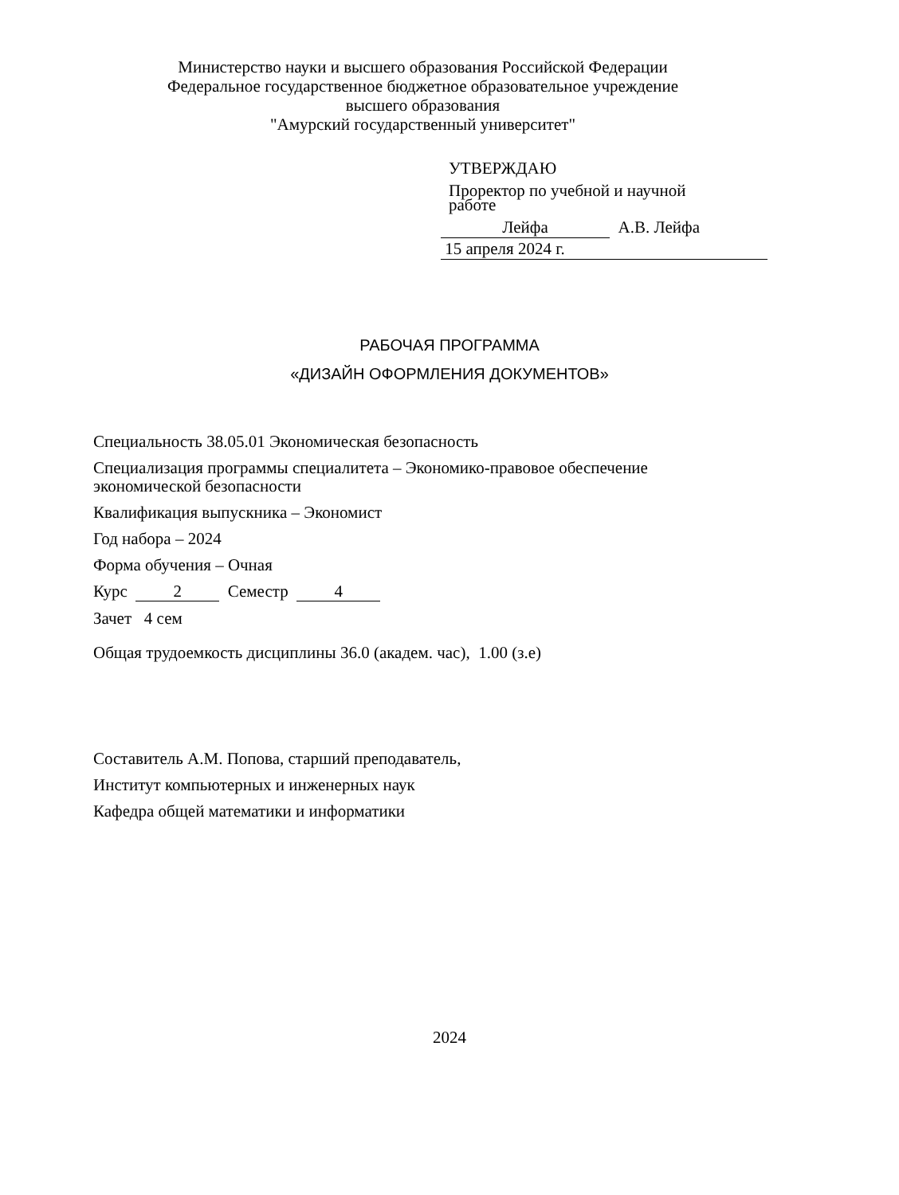Министерство науки и высшего образования Российской Федерации
Федеральное государственное бюджетное образовательное учреждение
высшего образования
"Амурский государственный университет"
УТВЕРЖДАЮ
Проректор по учебной и научной
работе
Лейфа А.В. Лейфа
15 апреля 2024 г.
РАБОЧАЯ ПРОГРАММА
«ДИЗАЙН ОФОРМЛЕНИЯ ДОКУМЕНТОВ»
Специальность 38.05.01 Экономическая безопасность
Специализация программы специалитета – Экономико-правовое обеспечение
экономической безопасности
Квалификация выпускника – Экономист
Год набора – 2024
Форма обучения – Очная
Курс 2 Семестр 4
Зачет 4 сем
Общая трудоемкость дисциплины 36.0 (академ. час), 1.00 (з.е)
Составитель А.М. Попова, старший преподаватель,
Институт компьютерных и инженерных наук
Кафедра общей математики и информатики
2024